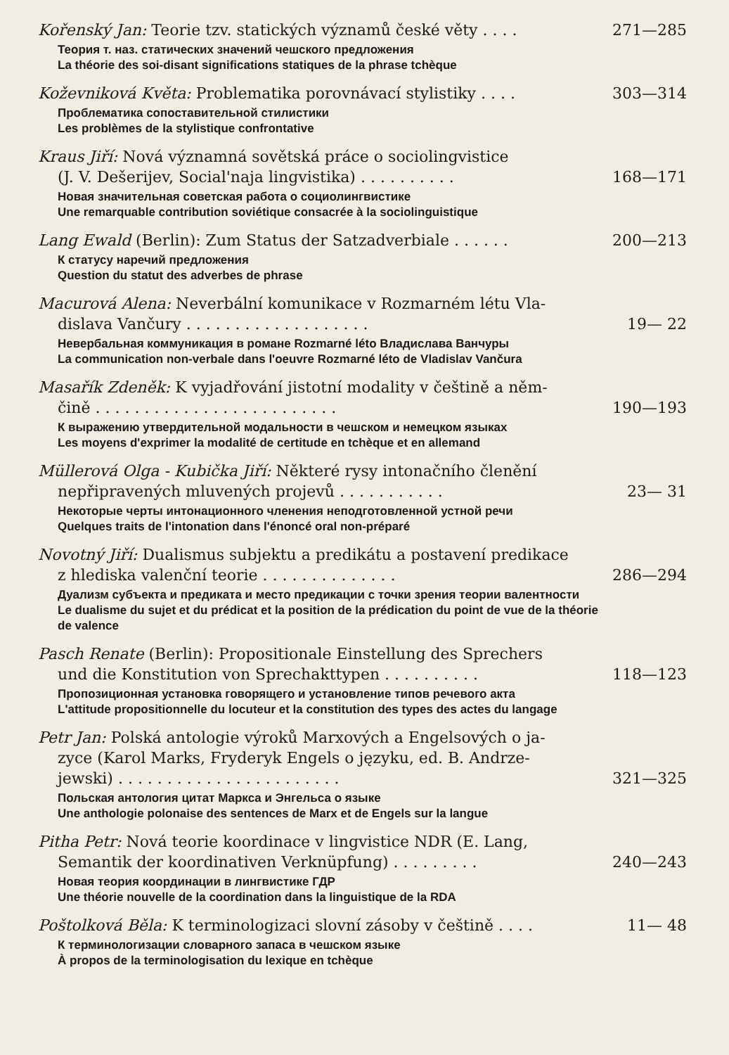Kořenský Jan: Teorie tzv. statických významů české věty . . . . 271—285
Теория т. наз. статических значений чешского предложения
La théorie des soi-disant significations statiques de la phrase tchèque
Koževniková Květa: Problematika porovnávací stylistiky . . . . 303—314
Проблематика сопоставительной стилистики
Les problèmes de la stylistique confrontative
Kraus Jiří: Nová významná sovětská práce o sociolingvistice
(J. V. Dešerijev, Social'naja lingvistika) . . . . . . . . . . 168—171
Новая значительная советская работа о социолингвистике
Une remarquable contribution soviétique consacrée à la sociolinguistique
Lang Ewald (Berlin): Zum Status der Satzadverbiale . . . . . . 200—213
К статусу наречий предложения
Question du statut des adverbes de phrase
Macurová Alena: Neverbální komunikace v Rozmarném létu Vla-
dislava Vančury . . . . . . . . . . . . . . . . . . . 19— 22
Невербальная коммуникация в романе Rozmarné léto Владислава Ванчуры
La communication non-verbale dans l'oeuvre Rozmarné léto de Vladislav Vančura
Masařík Zdeněk: K vyjadřování jistotní modality v češtině a něm-
čině . . . . . . . . . . . . . . . . . . . . . . . . . 190—193
К выражению утвердительной модальности в чешском и немецком языках
Les moyens d'exprimer la modalité de certitude en tchèque et en allemand
Müllerová Olga - Kubička Jiří: Některé rysy intonačního členění
nepřipravených mluvených projevů . . . . . . . . . . . 23— 31
Некоторые черты интонационного членения неподготовленной устной речи
Quelques traits de l'intonation dans l'énoncé oral non-préparé
Novotný Jiří: Dualismus subjektu a predikátu a postavení predikace
z hlediska valenční teorie . . . . . . . . . . . . . . 286—294
Дуализм субъекта и предиката и место предикации с точки зрения теории валентности
Le dualisme du sujet et du prédicat et la position de la prédication du point de vue de la théorie de valence
Pasch Renate (Berlin): Propositionale Einstellung des Sprechers
und die Konstitution von Sprechakttypen . . . . . . . . . . 118—123
Пропозиционная установка говорящего и установление типов речевого акта
L'attitude propositionnelle du locuteur et la constitution des types des actes du langage
Petr Jan: Polská antologie výroků Marxových a Engelsových o ja-
zyce (Karol Marks, Fryderyk Engels o języku, ed. B. Andrze-
jewski) . . . . . . . . . . . . . . . . . . . . . . . 321—325
Польская антология цитат Маркса и Энгельса о языке
Une anthologie polonaise des sentences de Marx et de Engels sur la langue
Pitha Petr: Nová teorie koordinace v lingvistice NDR (E. Lang,
Semantik der koordinativen Verknüpfung) . . . . . . . . . 240—243
Новая теория координации в лингвистике ГДР
Une théorie nouvelle de la coordination dans la linguistique de la RDA
Poštolková Běla: K terminologizaci slovní zásoby v češtině . . . . 11— 48
К терминологизации словарного запаса в чешском языке
À propos de la terminologisation du lexique en tchèque